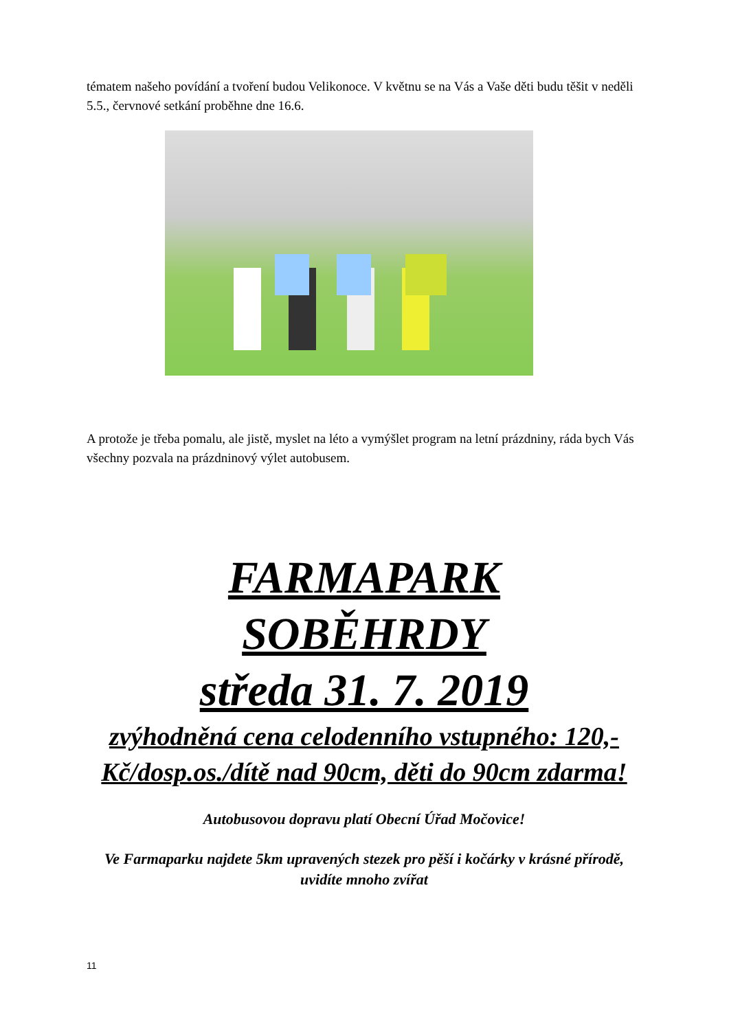tématem našeho povídání a tvoření budou Velikonoce. V květnu se na Vás a Vaše děti budu těšit v neděli 5.5., červnové setkání proběhne dne 16.6.
A protože je třeba pomalu, ale jistě, myslet na léto a vymýšlet program na letní prázdniny, ráda bych Vás všechny pozvala na prázdninový výlet autobusem.
FARMAPARK
SOBĚHRDY
středa 31. 7. 2019
zvýhodněná cena celodenního vstupného: 120,-Kč/dosp.os./dítě nad 90cm, děti do 90cm zdarma!
Autobusovou dopravu platí Obecní Úřad Močovice!
Ve Farmaparku najdete 5km upravených stezek pro pěší i kočárky v krásné přírodě, uvidíte mnoho zvířat
11